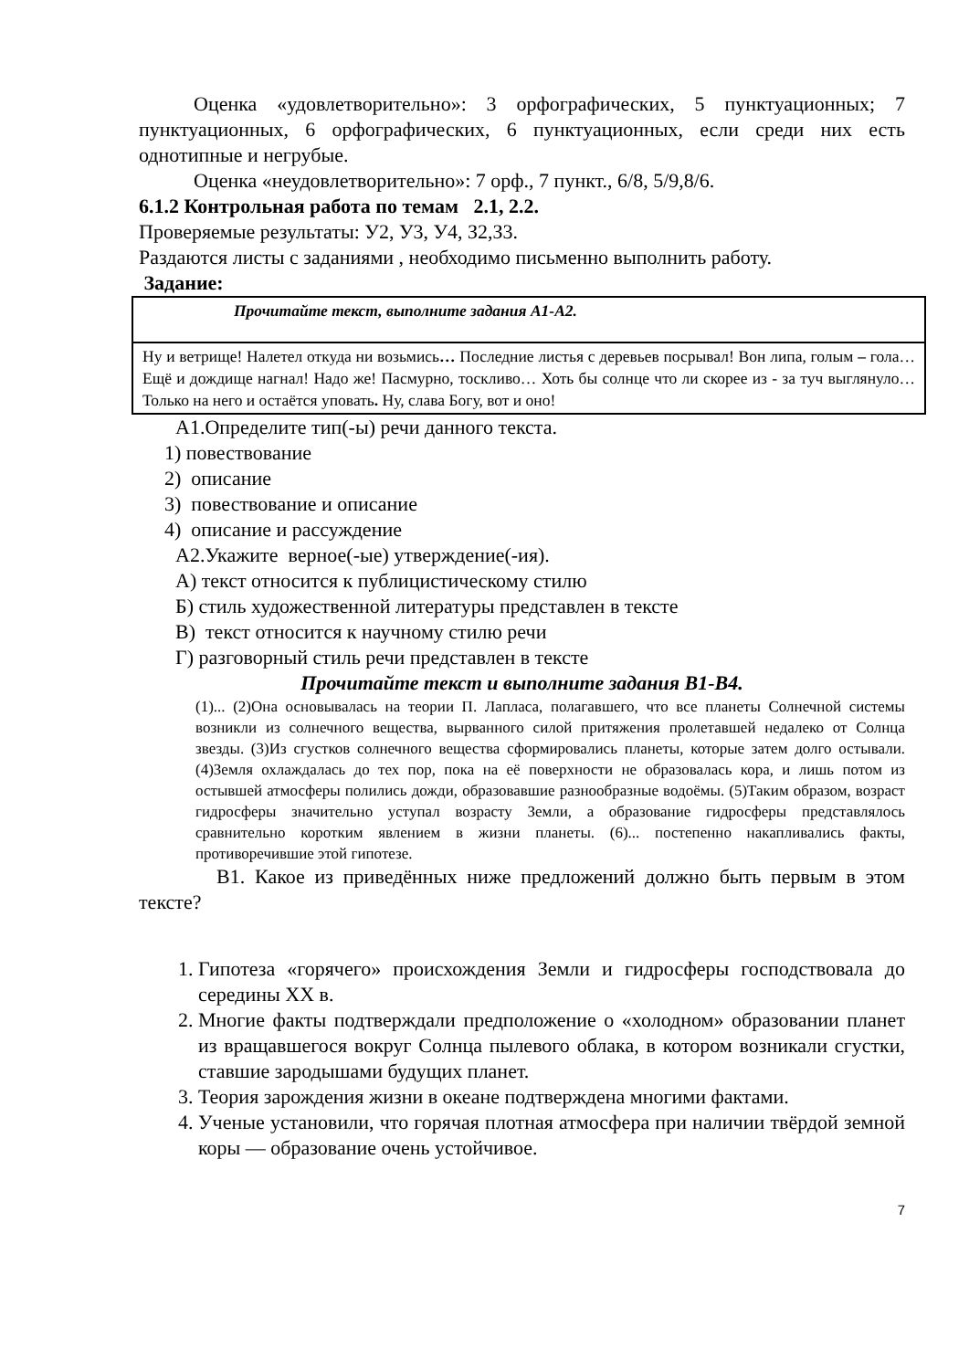Оценка «удовлетворительно»: 3 орфографических, 5 пунктуационных; 7 пунктуационных, 6 орфографических, 6 пунктуационных, если среди них есть однотипные и негрубые.
Оценка «неудовлетворительно»: 7 орф., 7 пункт., 6/8, 5/9,8/6.
6.1.2 Контрольная работа по темам 2.1, 2.2.
Проверяемые результаты: У2, У3, У4, З2,З3.
Раздаются листы с заданиями , необходимо письменно выполнить работу.
Задание:
| Прочитайте текст, выполните задания А1-А2. |
| Ну и ветрище! Налетел откуда ни возьмись … Последние листья с деревьев посрывал! Вон липа, голым – гола… Ещё и дождище нагнал! Надо же! Пасмурно, тоскливо… Хоть бы солнце что ли скорее из - за туч выглянуло… Только на него и остаётся уповать . Ну, слава Богу, вот и оно! |
А1.Определите тип(-ы) речи данного текста.
1) повествование
2) описание
3) повествование и описание
4) описание и рассуждение
А2.Укажите верное(-ые) утверждение(-ия).
А) текст относится к публицистическому стилю
Б) стиль художественной литературы представлен в тексте
В) текст относится к научному стилю речи
Г) разговорный стиль речи представлен в тексте
Прочитайте текст и выполните задания В1-В4.
(1)... (2)Она основывалась на теории П. Лапласа, полагавшего, что все планеты Солнечной системы возникли из солнечного вещества, вырванного силой притяжения пролетавшей недалеко от Солнца звезды. (3)Из сгустков солнечного вещества сформировались планеты, которые затем долго остывали. (4)Земля охлаждалась до тех пор, пока на её поверхности не образовалась кора, и лишь потом из остывшей атмосферы полились дожди, образовавшие разнообразные водоёмы. (5)Таким образом, возраст гидросферы значительно уступал возрасту Земли, а образование гидросферы представлялось сравнительно коротким явлением в жизни планеты. (6)... постепенно накапливались факты, противоречившие этой гипотезе.
В1. Какое из приведённых ниже предложений должно быть первым в этом тексте?
1. Гипотеза «горячего» происхождения Земли и гидросферы господствовала до середины XX в.
2. Многие факты подтверждали предположение о «холодном» образовании планет из вращавшегося вокруг Солнца пылевого облака, в котором возникали сгустки, ставшие зародышами будущих планет.
3. Теория зарождения жизни в океане подтверждена многими фактами.
4. Ученые установили, что горячая плотная атмосфера при наличии твёрдой земной коры — образование очень устойчивое.
7